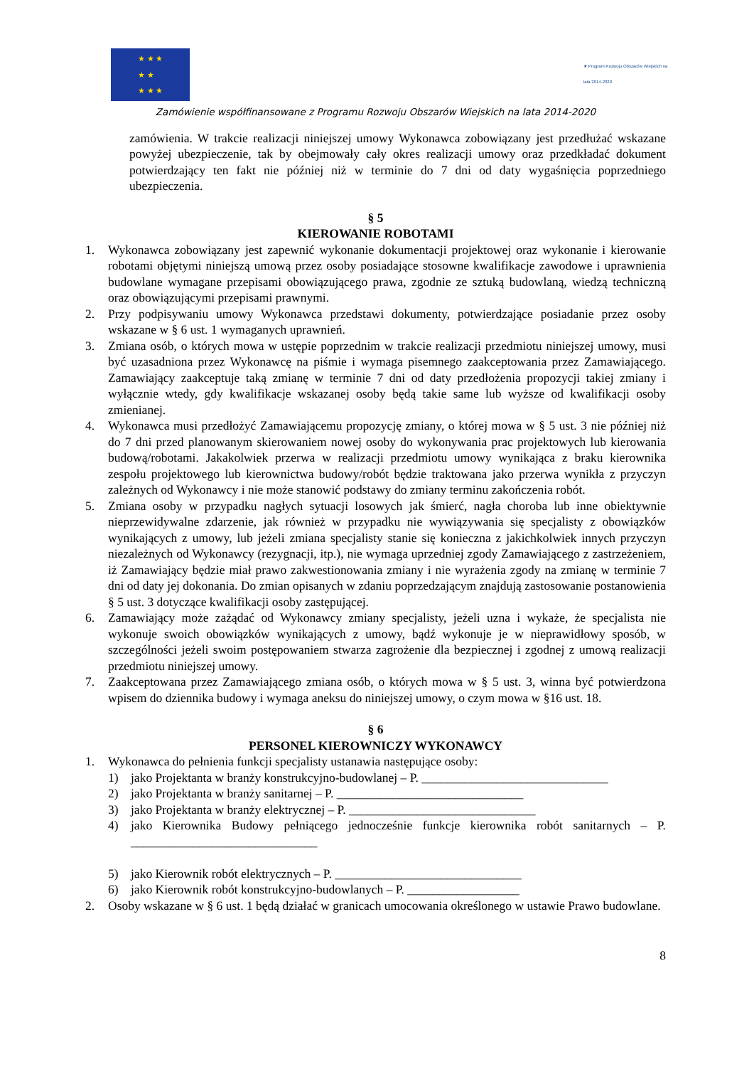★ ★ ★
★ ★
★ ★ ★
★ Program Rozwoju Obszarów Wiejskich na lata 2014-2020
Zamówienie współfinansowane z Programu Rozwoju Obszarów Wiejskich na lata 2014-2020
zamówienia. W trakcie realizacji niniejszej umowy Wykonawca zobowiązany jest przedłużać wskazane powyżej ubezpieczenie, tak by obejmowały cały okres realizacji umowy oraz przedkładać dokument potwierdzający ten fakt nie później niż w terminie do 7 dni od daty wygaśnięcia poprzedniego ubezpieczenia.
§ 5
KIEROWANIE ROBOTAMI
1. Wykonawca zobowiązany jest zapewnić wykonanie dokumentacji projektowej oraz wykonanie i kierowanie robotami objętymi niniejszą umową przez osoby posiadające stosowne kwalifikacje zawodowe i uprawnienia budowlane wymagane przepisami obowiązującego prawa, zgodnie ze sztuką budowlaną, wiedzą techniczną oraz obowiązującymi przepisami prawnymi.
2. Przy podpisywaniu umowy Wykonawca przedstawi dokumenty, potwierdzające posiadanie przez osoby wskazane w § 6 ust. 1 wymaganych uprawnień.
3. Zmiana osób, o których mowa w ustępie poprzednim w trakcie realizacji przedmiotu niniejszej umowy, musi być uzasadniona przez Wykonawcę na piśmie i wymaga pisemnego zaakceptowania przez Zamawiającego. Zamawiający zaakceptuje taką zmianę w terminie 7 dni od daty przedłożenia propozycji takiej zmiany i wyłącznie wtedy, gdy kwalifikacje wskazanej osoby będą takie same lub wyższe od kwalifikacji osoby zmienianej.
4. Wykonawca musi przedłożyć Zamawiającemu propozycję zmiany, o której mowa w § 5 ust. 3 nie później niż do 7 dni przed planowanym skierowaniem nowej osoby do wykonywania prac projektowych lub kierowania budową/robotami. Jakakolwiek przerwa w realizacji przedmiotu umowy wynikająca z braku kierownika zespołu projektowego lub kierownictwa budowy/robót będzie traktowana jako przerwa wynikła z przyczyn zależnych od Wykonawcy i nie może stanowić podstawy do zmiany terminu zakończenia robót.
5. Zmiana osoby w przypadku nagłych sytuacji losowych jak śmierć, nagła choroba lub inne obiektywnie nieprzewidywalne zdarzenie, jak również w przypadku nie wywiązywania się specjalisty z obowiązków wynikających z umowy, lub jeżeli zmiana specjalisty stanie się konieczna z jakichkolwiek innych przyczyn niezależnych od Wykonawcy (rezygnacji, itp.), nie wymaga uprzedniej zgody Zamawiającego z zastrzeżeniem, iż Zamawiający będzie miał prawo zakwestionowania zmiany i nie wyrażenia zgody na zmianę w terminie 7 dni od daty jej dokonania. Do zmian opisanych w zdaniu poprzedzającym znajdują zastosowanie postanowienia § 5 ust. 3 dotyczące kwalifikacji osoby zastępującej.
6. Zamawiający może zażądać od Wykonawcy zmiany specjalisty, jeżeli uzna i wykaże, że specjalista nie wykonuje swoich obowiązków wynikających z umowy, bądź wykonuje je w nieprawidłowy sposób, w szczególności jeżeli swoim postępowaniem stwarza zagrożenie dla bezpiecznej i zgodnej z umową realizacji przedmiotu niniejszej umowy.
7. Zaakceptowana przez Zamawiającego zmiana osób, o których mowa w § 5 ust. 3, winna być potwierdzona wpisem do dziennika budowy i wymaga aneksu do niniejszej umowy, o czym mowa w §16 ust. 18.
§ 6
PERSONEL KIEROWNICZY WYKONAWCY
1. Wykonawca do pełnienia funkcji specjalisty ustanawia następujące osoby:
1) jako Projektanta w branży konstrukcyjno-budowlanej – P. ______________________________
2) jako Projektanta w branży sanitarnej – P. ______________________________
3) jako Projektanta w branży elektrycznej – P. ______________________________
4) jako Kierownika Budowy pełniącego jednocześnie funkcje kierownika robót sanitarnych – P. ______________________________
5) jako Kierownik robót elektrycznych – P. ______________________________
6) jako Kierownik robót konstrukcyjno-budowlanych – P. __________________
2. Osoby wskazane w § 6 ust. 1 będą działać w granicach umocowania określonego w ustawie Prawo budowlane.
8